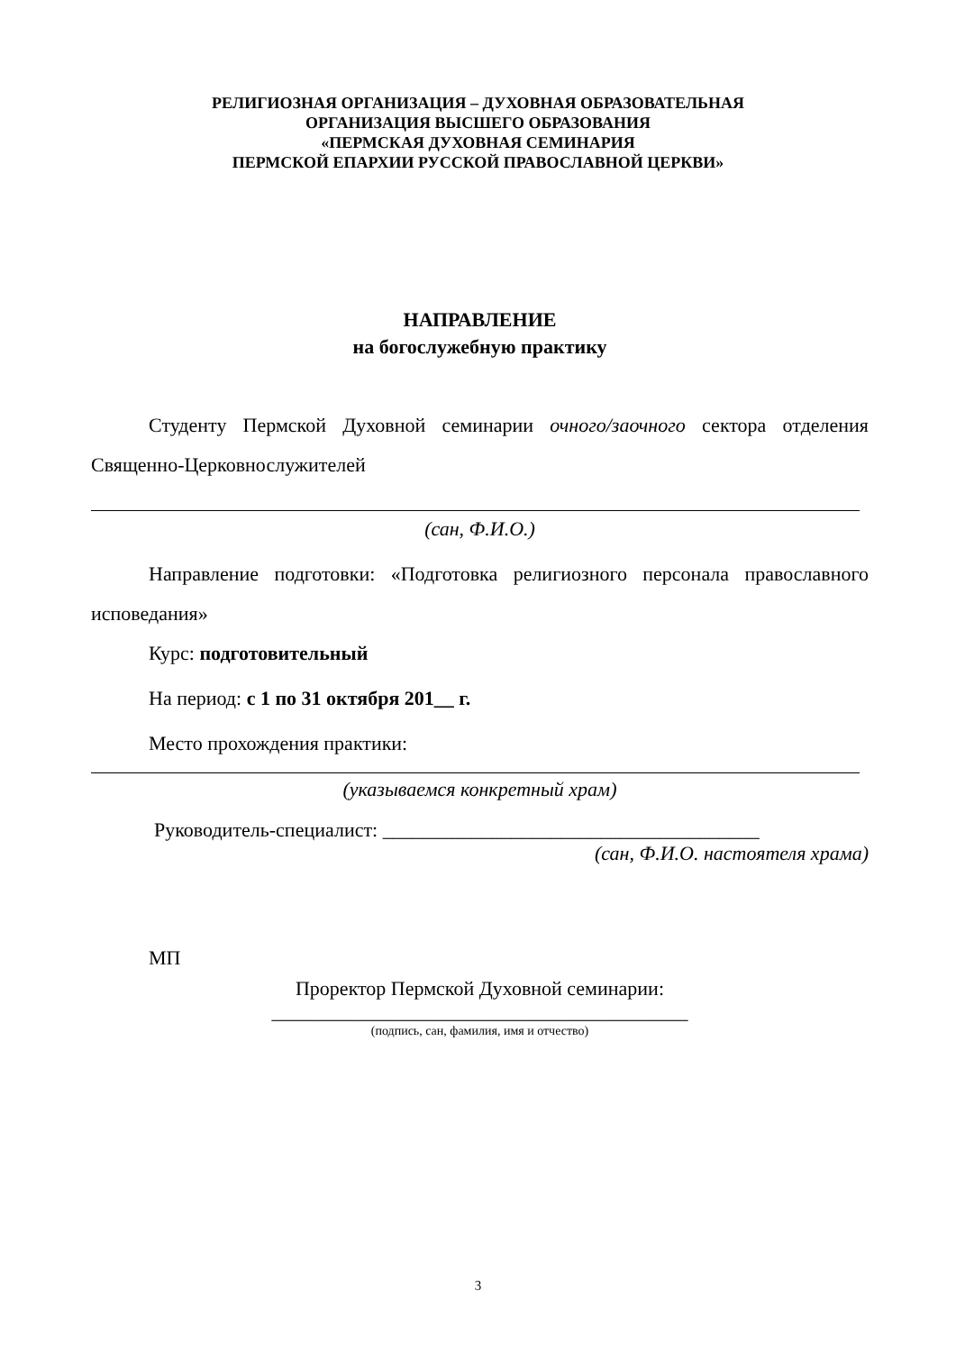РЕЛИГИОЗНАЯ ОРГАНИЗАЦИЯ – ДУХОВНАЯ ОБРАЗОВАТЕЛЬНАЯ
ОРГАНИЗАЦИЯ ВЫСШЕГО ОБРАЗОВАНИЯ
«ПЕРМСКАЯ ДУХОВНАЯ СЕМИНАРИЯ
ПЕРМСКОЙ ЕПАРХИИ РУССКОЙ ПРАВОСЛАВНОЙ ЦЕРКВИ»
НАПРАВЛЕНИЕ
на богослужебную практику
Студенту Пермской Духовной семинарии очного/заочного сектора отделения Священно-Церковнослужителей
(сан, Ф.И.О.)
Направление подготовки: «Подготовка религиозного персонала православного исповедания»
Курс: подготовительный
На период: с 1 по 31 октября 201__ г.
Место прохождения практики:
(указываемся конкретный храм)
Руководитель-специалист: ______________________________________
(сан, Ф.И.О. настоятеля храма)
МП
Проректор Пермской Духовной семинарии:
__________________________________________
(подпись, сан, фамилия, имя и отчество)
3